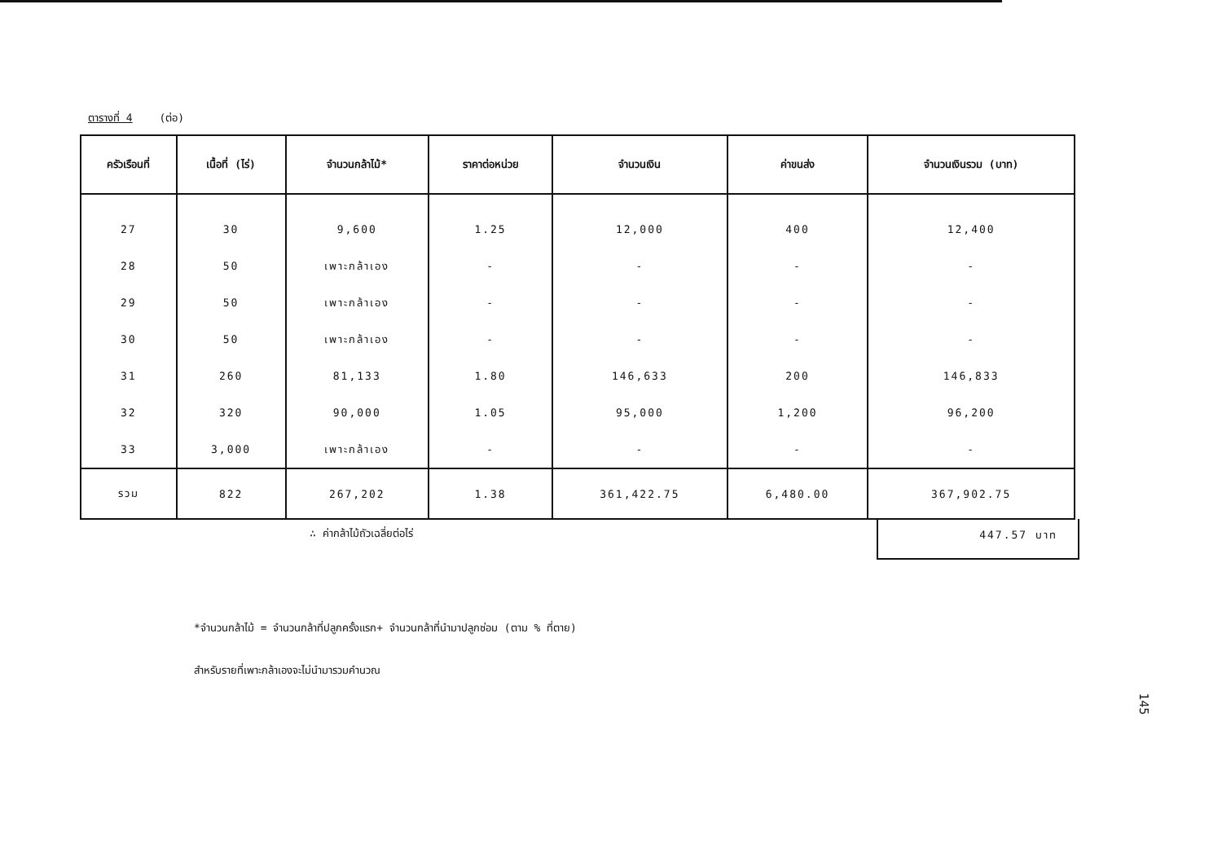ตารางที่ 4 (ต่อ)
| ครัวเรือนที่ | เนื้อที่ (ไร่) | จำนวนกล้าไม้* | ราคาต่อหน่วย | จำนวนเงิน | ค่าขนส่ง | จำนวนเงินรวม (บาท) |
| --- | --- | --- | --- | --- | --- | --- |
| 27 | 30 | 9,600 | 1.25 | 12,000 | 400 | 12,400 |
| 28 | 50 | เพาะกล้าเอง | - | - | - | - |
| 29 | 50 | เพาะกล้าเอง | - | - | - | - |
| 30 | 50 | เพาะกล้าเอง | - | - | - | - |
| 31 | 260 | 81,133 | 1.80 | 146,633 | 200 | 146,833 |
| 32 | 320 | 90,000 | 1.05 | 95,000 | 1,200 | 96,200 |
| 33 | 3,000 | เพาะกล้าเอง | - | - | - | - |
| รวม | 822 | 267,202 | 1.38 | 361,422.75 | 6,480.00 | 367,902.75 |
∴ ค่ากล้าไม้ถัวเฉลี่ยต่อไร่
447.57 บาท
*จำนวนกล้าไม้ = จำนวนกล้าที่ปลูกครั้งแรก+ จำนวนกล้าที่นำมาปลูกซ่อม (ตาม % ที่ตาย)
สำหรับรายที่เพาะกล้าเองจะไม่นำมารวมคำนวณ
145